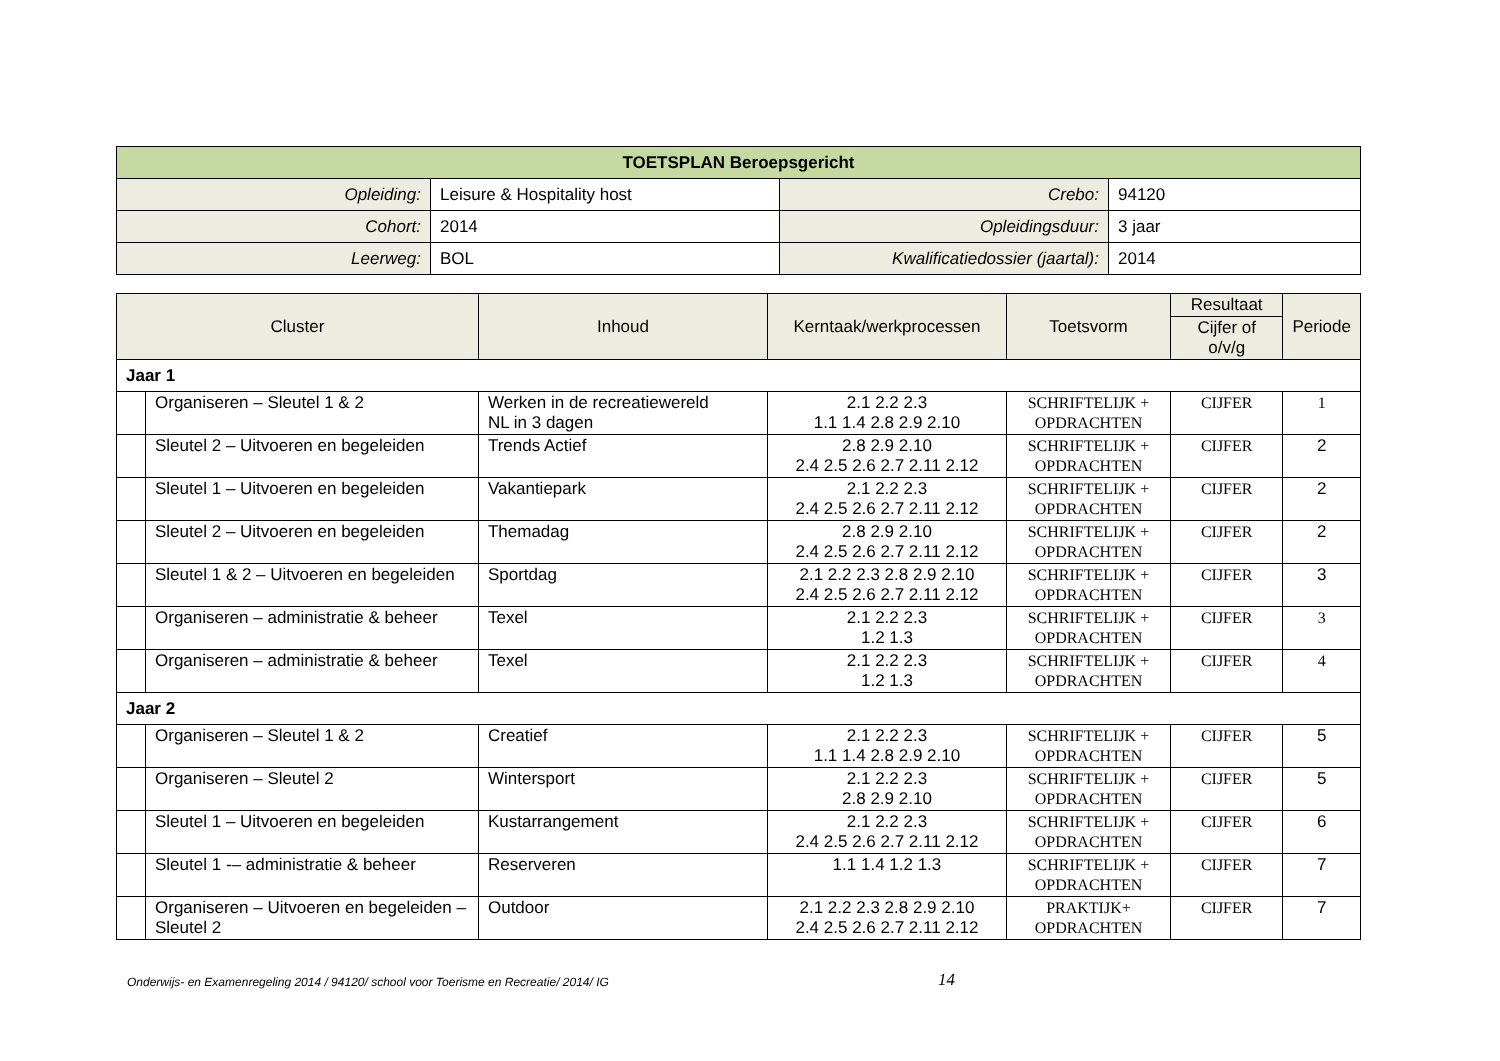| TOETSPLAN Beroepsgericht | | | |
| Opleiding: | Leisure & Hospitality host | Crebo: | 94120 |
| Cohort: | 2014 | Opleidingsduur: | 3 jaar |
| Leerweg: | BOL | Kwalificatiedossier (jaartal): | 2014 |
| Cluster | | Inhoud | Kerntaak/werkprocessen | Toetsvorm | Resultaat | Periode |
| --- | --- | --- | --- | --- | --- | --- |
| | | | | | Cijfer of o/v/g | |
| Jaar 1 | | | | | | |
| | Organiseren – Sleutel 1 & 2 | Werken in de recreatiewereld NL in 3 dagen | 2.1 2.2 2.3 1.1 1.4 2.8 2.9 2.10 | SCHRIFTELIJK + OPDRACHTEN | CIJFER | 1 |
| | Sleutel 2 – Uitvoeren en begeleiden | Trends Actief | 2.8 2.9 2.10 2.4 2.5 2.6 2.7 2.11 2.12 | SCHRIFTELIJK + OPDRACHTEN | CIJFER | 2 |
| | Sleutel 1 – Uitvoeren en begeleiden | Vakantiepark | 2.1 2.2 2.3 2.4 2.5 2.6 2.7 2.11 2.12 | SCHRIFTELIJK + OPDRACHTEN | CIJFER | 2 |
| | Sleutel 2 – Uitvoeren en begeleiden | Themadag | 2.8 2.9 2.10 2.4 2.5 2.6 2.7 2.11 2.12 | SCHRIFTELIJK + OPDRACHTEN | CIJFER | 2 |
| | Sleutel 1 & 2 – Uitvoeren en begeleiden | Sportdag | 2.1 2.2 2.3 2.8 2.9 2.10 2.4 2.5 2.6 2.7 2.11 2.12 | SCHRIFTELIJK + OPDRACHTEN | CIJFER | 3 |
| | Organiseren – administratie & beheer | Texel | 2.1 2.2 2.3 1.2 1.3 | SCHRIFTELIJK + OPDRACHTEN | CIJFER | 3 |
| | Organiseren – administratie & beheer | Texel | 2.1 2.2 2.3 1.2 1.3 | SCHRIFTELIJK + OPDRACHTEN | CIJFER | 4 |
| Jaar 2 | | | | | | |
| | Organiseren – Sleutel 1 & 2 | Creatief | 2.1 2.2 2.3 1.1 1.4 2.8 2.9 2.10 | SCHRIFTELIJK + OPDRACHTEN | CIJFER | 5 |
| | Organiseren – Sleutel 2 | Wintersport | 2.1 2.2 2.3 2.8 2.9 2.10 | SCHRIFTELIJK + OPDRACHTEN | CIJFER | 5 |
| | Sleutel 1 – Uitvoeren en begeleiden | Kustarrangement | 2.1 2.2 2.3 2.4 2.5 2.6 2.7 2.11 2.12 | SCHRIFTELIJK + OPDRACHTEN | CIJFER | 6 |
| | Sleutel 1 -– administratie & beheer | Reserveren | 1.1 1.4 1.2 1.3 | SCHRIFTELIJK + OPDRACHTEN | CIJFER | 7 |
| | Organiseren – Uitvoeren en begeleiden – Sleutel 2 | Outdoor | 2.1 2.2 2.3 2.8 2.9 2.10 2.4 2.5 2.6 2.7 2.11 2.12 | PRAKTIJK+ OPDRACHTEN | CIJFER | 7 |
Onderwijs- en Examenregeling 2014 / 94120/ school voor Toerisme en Recreatie/ 2014/ IG
14